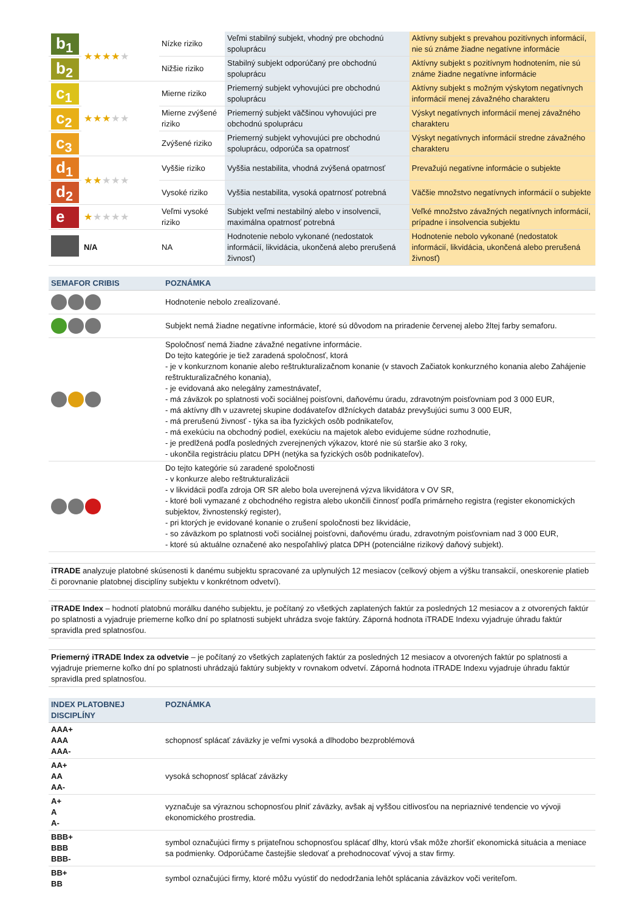| b<sub>1</sub> | ★★★★ ★ | Nízke riziko | Veľmi stabilný subjekt, vhodný pre obchodnú spoluprácu | Aktívny subjekt s prevahou pozitívnych informácií, nie sú známe žiadne negatívne informácie |
| b<sub>2</sub> | | Nižšie riziko | Stabilný subjekt odporúčaný pre obchodnú spoluprácu | Aktívny subjekt s pozitívnym hodnotením, nie sú známe žiadne negatívne informácie |
| c<sub>1</sub> | ★★★ ★★ | Mierne riziko | Priemerný subjekt vyhovujúci pre obchodnú spoluprácu | Aktívny subjekt s možným výskytom negatívnych informácií menej závažného charakteru |
| c<sub>2</sub> | | Mierne zvýšené riziko | Priemerný subjekt väčšinou vyhovujúci pre obchodnú spoluprácu | Výskyt negatívnych informácií menej závažného charakteru |
| c<sub>3</sub> | | Zvýšené riziko | Priemerný subjekt vyhovujúci pre obchodnú spoluprácu, odporúča sa opatrnosť | Výskyt negatívnych informácií stredne závažného charakteru |
| d<sub>1</sub> | ★★ ★★★ | Vyššie riziko | Vyššia nestabilita, vhodná zvýšená opatrnosť | Prevažujú negatívne informácie o subjekte |
| d<sub>2</sub> | | Vysoké riziko | Vyššia nestabilita, vysoká opatrnosť potrebná | Väčšie množstvo negatívnych informácií o subjekte |
| e | ★ ★★★★ | Veľmi vysoké riziko | Subjekt veľmi nestabilný alebo v insolvencii, maximálna opatrnosť potrebná | Veľké množstvo závažných negatívnych informácií, prípadne i insolvencia subjektu |
| | N/A | NA | Hodnotenie nebolo vykonané (nedostatok informácií, likvidácia, ukončená alebo prerušená živnosť) | Hodnotenie nebolo vykonané (nedostatok informácií, likvidácia, ukončená alebo prerušená živnosť) |
| SEMAFOR CRIBIS | POZNÁMKA |
| --- | --- |
| | Hodnotenie nebolo zrealizované. |
| | Subjekt nemá žiadne negatívne informácie, ktoré sú dôvodom na priradenie červenej alebo žltej farby semaforu. |
| | Spoločnosť nemá žiadne závažné negatívne informácie. Do tejto kategórie je tiež zaradená spoločnosť, ktorá - je v konkurznom konanie alebo reštrukturalizačnom konanie (v stavoch Začiatok konkurzného konania alebo Zahájenie reštrukturalizačného konania), - je evidovaná ako nelegálny zamestnávateľ, - má záväzok po splatnosti voči sociálnej poisťovni, daňovému úradu, zdravotným poisťovniam pod 3 000 EUR, - má aktívny dlh v uzavretej skupine dodávateľov dlžníckych databáz prevyšujúci sumu 3 000 EUR, - má prerušenú živnosť - týka sa iba fyzických osôb podnikateľov, - má exekúciu na obchodný podiel, exekúciu na majetok alebo evidujeme súdne rozhodnutie, - je predlžená podľa posledných zverejnených výkazov, ktoré nie sú staršie ako 3 roky, - ukončila registráciu platcu DPH (netýka sa fyzických osôb podnikateľov). |
| | Do tejto kategórie sú zaradené spoločnosti - v konkurze alebo reštrukturalizácii - v likvidácii podľa zdroja OR SR alebo bola uverejnená výzva likvidátora v OV SR, - ktoré boli vymazané z obchodného registra alebo ukončili činnosť podľa primárneho registra (register ekonomických subjektov, živnostenský register), - pri ktorých je evidované konanie o zrušení spoločnosti bez likvidácie, - so záväzkom po splatnosti voči sociálnej poisťovni, daňovému úradu, zdravotným poisťovniam nad 3 000 EUR, - ktoré sú aktuálne označené ako nespoľahlivý platca DPH (potenciálne rizikový daňový subjekt). |
iTRADE analyzuje platobné skúsenosti k danému subjektu spracované za uplynulých 12 mesiacov (celkový objem a výšku transakcií, oneskorenie platieb či porovnanie platobnej disciplíny subjektu v konkrétnom odvetví).
iTRADE Index – hodnotí platobnú morálku daného subjektu, je počítaný zo všetkých zaplatených faktúr za posledných 12 mesiacov a z otvorených faktúr po splatnosti a vyjadruje priemerne koľko dní po splatnosti subjekt uhrádza svoje faktúry. Záporná hodnota iTRADE Indexu vyjadruje úhradu faktúr spravidla pred splatnosťou.
Priemerný iTRADE Index za odvetvie – je počítaný zo všetkých zaplatených faktúr za posledných 12 mesiacov a otvorených faktúr po splatnosti a vyjadruje priemerne koľko dní po splatnosti uhrádzajú faktúry subjekty v rovnakom odvetví. Záporná hodnota iTRADE Indexu vyjadruje úhradu faktúr spravidla pred splatnosťou.
| INDEX PLATOBNEJ DISCIPLÍNY | POZNÁMKA |
| --- | --- |
| AAA+ AAA AAA- | schopnosť splácať záväzky je veľmi vysoká a dlhodobo bezproblémová |
| AA+ AA AA- | vysoká schopnosť splácať záväzky |
| A+ A A- | vyznačuje sa výraznou schopnosťou plniť záväzky, avšak aj vyššou citlivosťou na nepriaznivé tendencie vo vývoji ekonomického prostredia. |
| BBB+ BBB BBB- | symbol označujúci firmy s prijateľnou schopnosťou splácať dlhy, ktorú však môže zhoršiť ekonomická situácia a meniace sa podmienky. Odporúčame častejšie sledovať a prehodnocovať vývoj a stav firmy. |
| BB+ BB | symbol označujúci firmy, ktoré môžu vyústiť do nedodržania lehôt splácania záväzkov voči veriteľom. |